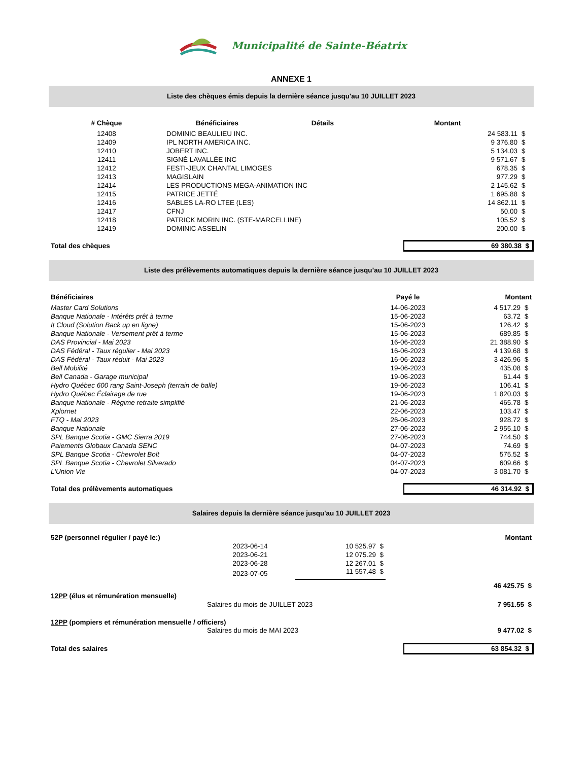Municipalité de Sainte-Béatrix
ANNEXE 1
Liste des chèques émis depuis la dernière séance jusqu'au 10 JUILLET 2023
| # Chèque | Bénéficiaires | Détails | Montant | |
| --- | --- | --- | --- | --- |
| 12408 | DOMINIC BEAULIEU INC. | | 24 583.11 | $ |
| 12409 | IPL NORTH AMERICA INC. | | 9 376.80 | $ |
| 12410 | JOBERT INC. | | 5 134.03 | $ |
| 12411 | SIGNÉ LAVALLÉE INC | | 9 571.67 | $ |
| 12412 | FESTI-JEUX CHANTAL LIMOGES | | 678.35 | $ |
| 12413 | MAGISLAIN | | 977.29 | $ |
| 12414 | LES PRODUCTIONS MEGA-ANIMATION INC | | 2 145.62 | $ |
| 12415 | PATRICE JETTÉ | | 1 695.88 | $ |
| 12416 | SABLES LA-RO LTEE (LES) | | 14 862.11 | $ |
| 12417 | CFNJ | | 50.00 | $ |
| 12418 | PATRICK MORIN INC. (STE-MARCELLINE) | | 105.52 | $ |
| 12419 | DOMINIC ASSELIN | | 200.00 | $ |
| Total des chèques | 69 380.38 $ |
Liste des prélèvements automatiques depuis la dernière séance jusqu’au 10 JUILLET 2023
| Bénéficiaires | Payé le | Montant | |
| --- | --- | --- | --- |
| Master Card Solutions | 14-06-2023 | 4 517.29 | $ |
| Banque Nationale - Intérêts prêt à terme | 15-06-2023 | 63.72 | $ |
| It Cloud (Solution Back up en ligne) | 15-06-2023 | 126.42 | $ |
| Banque Nationale - Versement prêt à terme | 15-06-2023 | 689.85 | $ |
| DAS Provincial - Mai 2023 | 16-06-2023 | 21 388.90 | $ |
| DAS Fédéral - Taux régulier - Mai 2023 | 16-06-2023 | 4 139.68 | $ |
| DAS Fédéral - Taux réduit - Mai 2023 | 16-06-2023 | 3 426.96 | $ |
| Bell Mobilité | 19-06-2023 | 435.08 | $ |
| Bell Canada - Garage municipal | 19-06-2023 | 61.44 | $ |
| Hydro Québec 600 rang Saint-Joseph (terrain de balle) | 19-06-2023 | 106.41 | $ |
| Hydro Québec Éclairage de rue | 19-06-2023 | 1 820.03 | $ |
| Banque Nationale - Régime retraite simplifié | 21-06-2023 | 465.78 | $ |
| Xplornet | 22-06-2023 | 103.47 | $ |
| FTQ - Mai 2023 | 26-06-2023 | 928.72 | $ |
| Banque Nationale | 27-06-2023 | 2 955.10 | $ |
| SPL Banque Scotia - GMC Sierra 2019 | 27-06-2023 | 744.50 | $ |
| Paiements Globaux Canada SENC | 04-07-2023 | 74.69 | $ |
| SPL Banque Scotia - Chevrolet Bolt | 04-07-2023 | 575.52 | $ |
| SPL Banque Scotia - Chevrolet Silverado | 04-07-2023 | 609.66 | $ |
| L'Union Vie | 04-07-2023 | 3 081.70 | $ |
| Total des prélèvements automatiques | 46 314.92 $ |
Salaires depuis la dernière séance jusqu'au 10 JUILLET 2023
| 52P (personnel régulier / payé le:) | | | Montant |
| | 2023-06-14 | 10 525.97 $ | |
| | 2023-06-21 | 12 075.29 $ | |
| | 2023-06-28 | 12 267.01 $ | |
| | 2023-07-05 | 11 557.48 $ | |
| | | | 46 425.75 $ |
| 12PP (élus et rémunération mensuelle) | | | |
| | Salaires du mois de JUILLET 2023 | | 7 951.55 $ |
| 12PP (pompiers et rémunération mensuelle / officiers) | | | |
| | Salaires du mois de MAI 2023 | | 9 477.02 $ |
| Total des salaires | 63 854.32 $ |